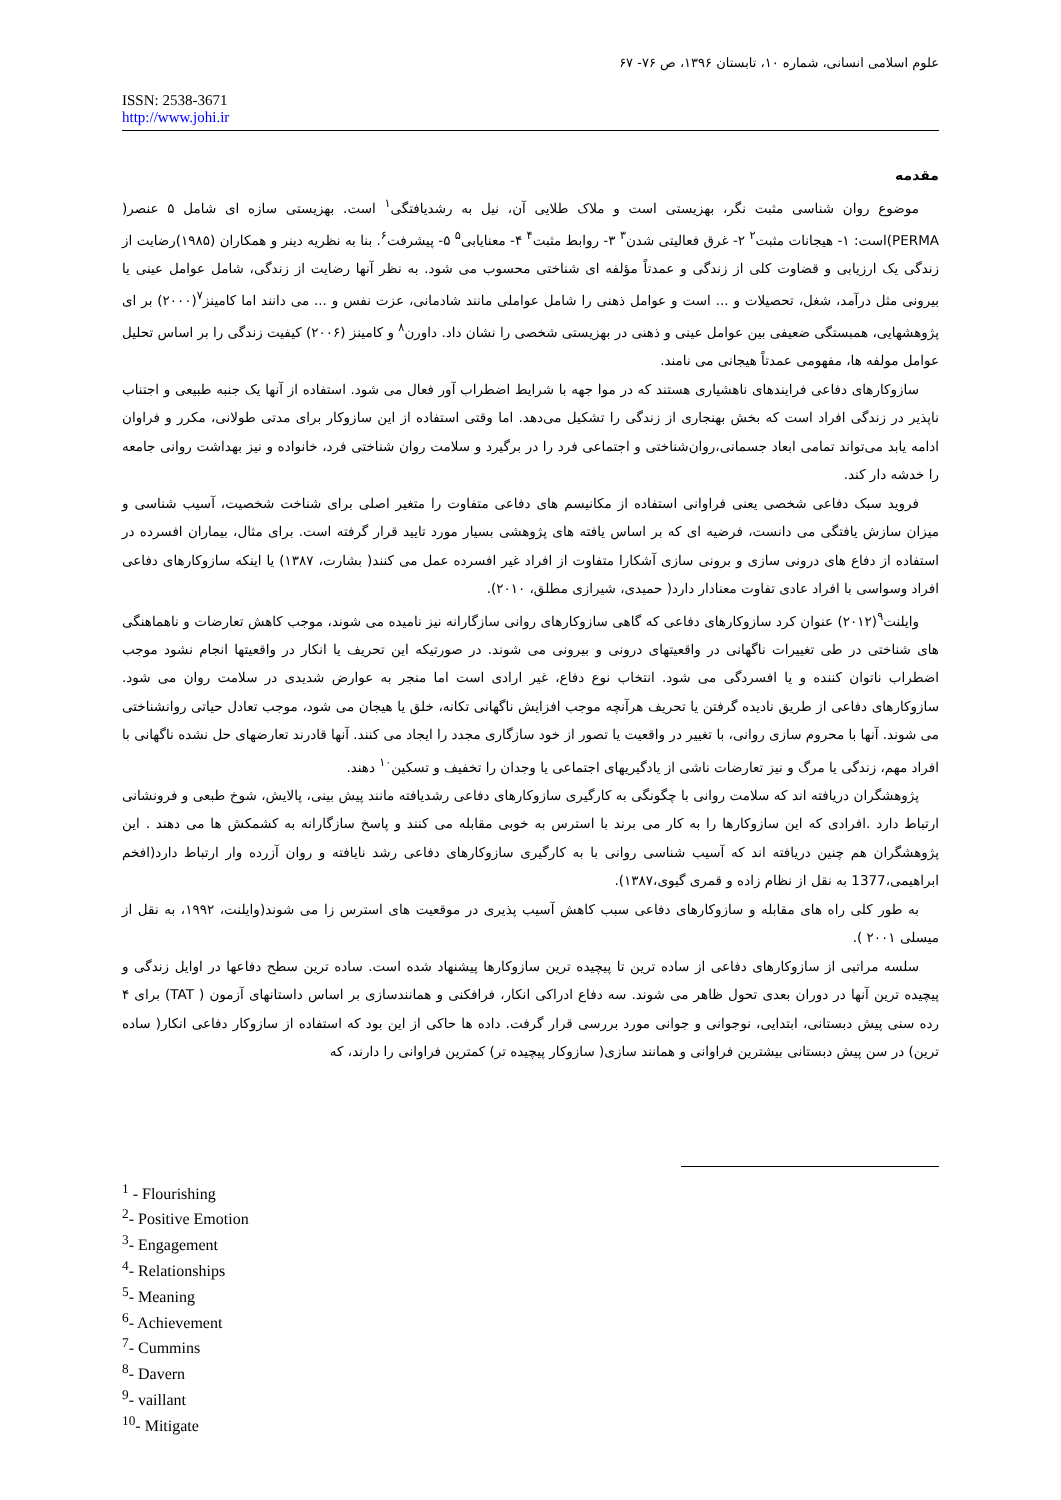علوم اسلامی انسانی، شماره ۱۰، تابستان ۱۳۹۶، ص ۷۶- ۶۷
ISSN: 2538-3671
http://www.johi.ir
مقدمه
موضوع روان شناسی مثبت نگر، بهزیستی است و ملاک طلایی آن، نیل به رشدیافتگی<sup>۱</sup> است. بهزیستی سازه ای شامل ۵ عنصر( PERMA)است: ۱- هیجانات مثبت<sup>۲</sup> ۲- غرق فعالیتی شدن<sup>۳</sup> ۳- روابط مثبت<sup>۴</sup> ۴- معنایابی<sup>۵</sup> ۵- پیشرفت<sup>۶</sup>. بنا به نظریه دینر و همکاران (۱۹۸۵)رضایت از زندگی یک ارزیابی و قضاوت کلی از زندگی و عمدتاً مؤلفه ای شناختی محسوب می شود. به نظر آنها رضایت از زندگی، شامل عوامل عینی یا بیرونی مثل درآمد، شغل، تحصیلات و ... است و عوامل ذهنی را شامل عواملی مانند شادمانی، عزت نفس و ... می دانند اما کامینز<sup>۷</sup>(۲۰۰۰) بر ای پژوهشهایی، همبستگی ضعیفی بین عوامل عینی و ذهنی در بهزیستی شخصی را نشان داد. داورن<sup>۸</sup> و کامینز (۲۰۰۶) کیفیت زندگی را بر اساس تحلیل عوامل مولفه ها، مفهومی عمدتاً هیجانی می نامند.
سازوکارهای دفاعی فرایندهای ناهشیاری هستند که در موا جهه با شرایط اضطراب آور فعال می شود. استفاده از آنها یک جنبه طبیعی و اجتناب ناپذیر در زندگی افراد است که بخش بهنجاری از زندگی را تشکیل می‌دهد. اما وقتی استفاده از این سازوکار برای مدتی طولانی، مکرر و فراوان ادامه یابد می‌تواند تمامی ابعاد جسمانی،روان‌شناختی و اجتماعی فرد را در برگیرد و سلامت روان شناختی فرد، خانواده و نیز بهداشت روانی جامعه را خدشه دار کند.
فروید سبک دفاعی شخصی یعنی فراوانی استفاده از مکانیسم های دفاعی متفاوت را متغیر اصلی برای شناخت شخصیت، آسیب شناسی و میزان سازش یافتگی می دانست، فرضیه ای که بر اساس یافته های پژوهشی بسیار مورد تایید قرار گرفته است. برای مثال، بیماران افسرده در استفاده از دفاع های درونی سازی و برونی سازی آشکارا متفاوت از افراد غیر افسرده عمل می کنند( بشارت، ۱۳۸۷) یا اینکه سازوکارهای دفاعی افراد وسواسی با افراد عادی تفاوت معنادار دارد( حمیدی، شیرازی مطلق، ۲۰۱۰).
وایلنت<sup>۹</sup>(۲۰۱۲) عنوان کرد سازوکارهای دفاعی که گاهی سازوکارهای روانی سازگارانه نیز نامیده می شوند، موجب کاهش تعارضات و ناهماهنگی های شناختی در طی تغییرات ناگهانی در واقعیتهای درونی و بیرونی می شوند. در صورتیکه این تحریف یا انکار در واقعیتها انجام نشود موجب اضطراب ناتوان کننده و یا افسردگی می شود. انتخاب نوع دفاع، غیر ارادی است اما منجر به عوارض شدیدی در سلامت روان می شود. سازوکارهای دفاعی از طریق نادیده گرفتن یا تحریف هرآنچه موجب افزایش ناگهانی تکانه، خلق یا هیجان می شود، موجب تعادل حیاتی روانشناختی می شوند. آنها با محروم سازی روانی، با تغییر در واقعیت یا تصور از خود سازگاری مجدد را ایجاد می کنند. آنها قادرند تعارضهای حل نشده ناگهانی با افراد مهم، زندگی یا مرگ و نیز تعارضات ناشی از یادگیریهای اجتماعی یا وجدان را تخفیف و تسکین<sup>۱۰</sup> دهند.
پژوهشگران دریافته اند که سلامت روانی با چگونگی به کارگیری سازوکارهای دفاعی رشدیافته مانند پیش بینی، پالایش، شوخ طبعی و فرونشانی ارتباط دارد .افرادی که این سازوکارها را به کار می برند با استرس به خوبی مقابله می کنند و پاسخ سازگارانه به کشمکش ها می دهند . این پژوهشگران هم چنین دریافته اند که آسیب شناسی روانی با به کارگیری سازوکارهای دفاعی رشد نایافته و روان آزرده وار ارتباط دارد(افخم ابراهیمی،1377 به نقل از نظام زاده و قمری گیوی،۱۳۸۷).
به طور کلی راه های مقابله و سازوکارهای دفاعی سبب کاهش آسیب پذیری در موقعیت های استرس زا می شوند(وایلنت، ۱۹۹۲، به نقل از میسلی ۲۰۰۱ ).
سلسه مراتبی از سازوکارهای دفاعی از ساده ترین تا پیچیده ترین سازوکارها پیشنهاد شده است. ساده ترین سطح دفاعها در اوایل زندگی و پیچیده ترین آنها در دوران بعدی تحول ظاهر می شوند. سه دفاع ادراکی انکار، فرافکنی و همانندسازی بر اساس داستانهای آزمون ( TAT) برای ۴ رده سنی پیش دبستانی، ابتدایی، نوجوانی و جوانی مورد بررسی قرار گرفت. داده ها حاکی از این بود که استفاده از سازوکار دفاعی انکار( ساده ترین) در سن پیش دبستانی بیشترین فراوانی و همانند سازی( سازوکار پیچیده تر) کمترین فراوانی را دارند، که
<sup>1</sup> - Flourishing
<sup>2</sup>- Positive Emotion
<sup>3</sup>- Engagement
<sup>4</sup>- Relationships
<sup>5</sup>- Meaning
<sup>6</sup>- Achievement
<sup>7</sup>- Cummins
<sup>8</sup>- Davern
<sup>9</sup>- vaillant
<sup>10</sup>- Mitigate